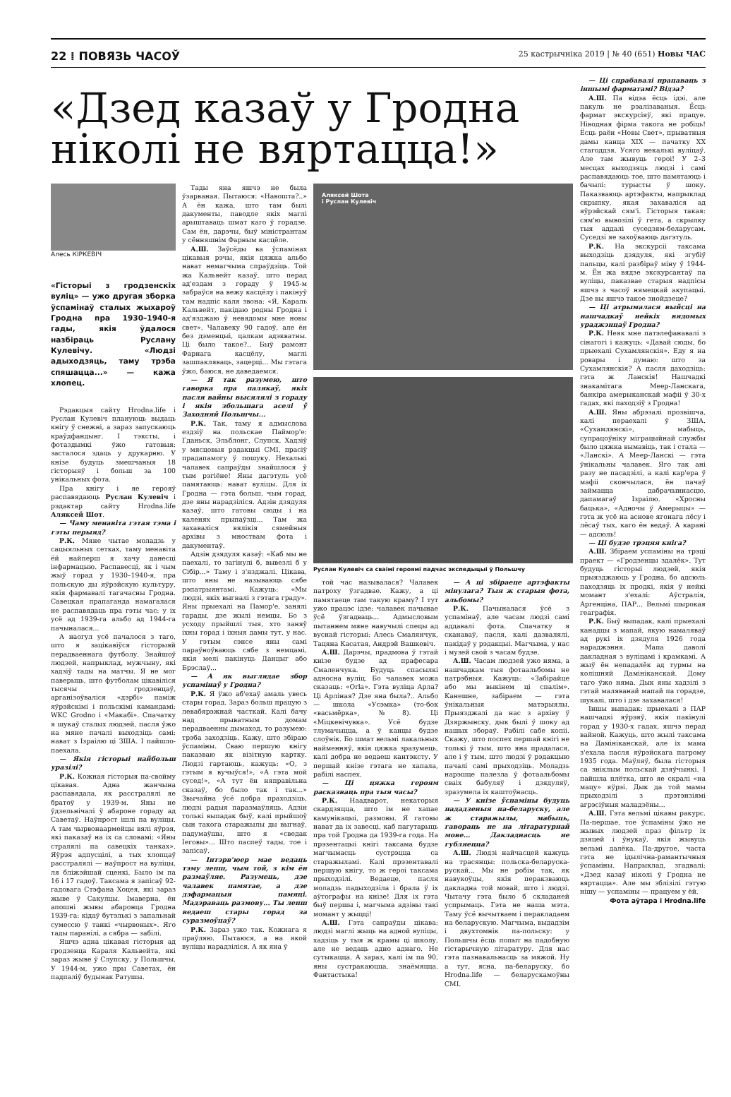22 ⁞ ПОВЯЗЬ ЧАСОЎ 25 кастрычніка 2019 | № 40 (651) Новы ЧАС
«Дзед казаў у Гродна ніколі не вяртацца!»
Алесь КІРКЕВІЧ
«Гісторыі з гродзенскіх вуліц» — ужо другая зборка ўспамінаў сталых жыхароў Гродна пра 1930–1940-я гады, якія ўдалося назбіраць Руслану Кулевічу. «Людзі адыходзяць, таму трэба спяшацца...» — кажа хлопец.
Рэдакцыя сайту Hrodna.life і Руслан Кулевіч плануюць выдаць кнігу ў снежні, а зараз запускаюць краўдфандынг. І тэксты, і фотаздымкі ўжо гатовыя: засталося здаць у друкарню. У кнізе будуць змешчаныя 18 гісторыяў і больш за 100 унікальных фота.
Пра кнігу і яе герояў распавядаюць Руслан Кулевіч і рэдактар сайту Hrodna.life Аляксей Шот.
— Чаму менавіта гэтая тэма і гэты перыяд?
Р.К. Мяне чытае моладзь у сацыяльных сетках, таму менавіта ёй найперш я хачу данесці інфармацыю. Распавесці, як і чым жыў горад у 1930–1940-я, пра польскую ды яўрэйскую культуру, якія фармавалі тагачасны Гродна. Савецкая прапаганда намагалася не распавядаць пра гэты час: у іх усё ад 1939-га альбо ад 1944-га пачыналася...
А наогул усё пачалося з таго, што я зацікавіўся гісторыяй перадваеннага футболу. Знайшоў людзей, напрыклад, мужчыну, які хадзіў тады на матчы. Я не мог паверыць, што футболам цікавіліся тысячы гродзенцаў, арганізоўваліся «дэрбі» паміж яўрэйскімі і польскімі камандамі: WKC Grodno і «Макабі». Спачатку я шукаў сталых людзей, пасля ўжо на мяне пачалі выходзіць самі: нават з Ізраілю ці ЗША. І пайшло-паехала.
— Якія гісторыі найбольш уразілі?
Р.К. Кожная гісторыя па-свойму цікавая. Адна жанчына распавядала, як расстралялі яе братоў у 1939-м. Яны не ўдзельнічалі ў абароне гораду ад Саветаў. Наўпрост ішлі па вуліцы. А там чырвонаармейцы вялі яўрэя, які паказаў на іх са словамі: «Яны стралялі па савецкіх танках». Яўрэя адпусцілі, а тых хлопцаў расстралялі — наўпрост на вуліцы, ля бліжэйшай сценкі. Было ім па 16 і 17 гадоў. Таксама я запісаў 92-гадовага Стэфана Хоцея, які зараз жыве ў Сакулцы. Імаверна, ён апошні жывы абаронца Гродна 1939-га: кідаў бутэлькі з запальнай сумессю ў танкі «чырвоных». Яго тады паранілі, а сябра — забілі.
Яшчэ адна цікавая гісторыя ад гродзенца Караля Кальвейта, які зараз жыве ў Слупску, у Польшчы. У 1944-м, ужо пры Саветах, ён падпаліў будынак Ратушы.
Тады яна яшчэ не была ўзарваная. Пытаюся: «Навошта?..» А ён кажа, што там былі дакументы, паводле якіх маглі арыштаваць шмат каго ў горадзе. Сам ён, дарэчы, быў міністрантам у сённяшнім Фарным касцёле.
А.Ш. Заўсёды ва ўспамінах цікавыя рэчы, якія цяжка альбо нават немагчыма спраўдзіць. Той жа Кальвейт казаў, што перад ад'ездам з гораду ў 1945-м забраўся на вежу касцёлу і пакінуў там надпіс каля звона: «Я, Караль Кальвейт, пакідаю родны Гродна і ад'язджаю ў невядомы мне новы свет». Чалавеку 90 гадоў, але ён без дэменцыі, цалкам адэкватны. Ці было такое?.. Быў рамонт Фарнага касцёлу, маглі зашпакляваць, зацерці... Мы гэтага ўжо, баюся, не даведаемся.
— Я так разумею, што гаворка пра палякаў, якіх пасля вайны высялялі з гораду і якія збольшага аселі ў Заходняй Польшчы...
Р.К. Так, таму я адмыслова ездзіў на польскае Паймор'е: Гданьск, Эльблонг, Слупск. Хадзіў у мясцовыя рэдакцыі СМІ, прасіў прадапамогу ў пошуку. Нехалькі чалавек сапраўды знайшлося ў тым рэгіёне! Яны дагэтуль усё памятаюць: нават вуліцы. Для іх Гродна — гэта больш, чым горад, дзе яны нарадзіліся. Адзін дзядуля казаў, што гатовы сюды і на каленях прыпаўзці... Там жа захаваліся вялікія сямейныя архівы з мноствам фота і дакументаў.
Адзін дзядуля казаў: «Каб мы не паехалі, то загінулі б, вывезлі б у Сібір...» Таму і з'язджалі. Цікава, што яны не называюць сябе рэпатрыянтамі. Кажуць: «Мы людзі, якіх выгналі з гэтага граду». Яны прыехалі на Памор'е, занялі гарады, дзе жылі немцы. Бо з усходу прыйшлі тыя, хто заняў іхны горад і іхныя дамы тут, у нас. У гэтым сэнсе яны самі параўноўваюць сябе з немцамі, якія мелі пакінуць Данцыг або Брэслаў...
— А як выглядае збор успамінаў у Гродна?
Р.К. Я ўжо аб'ехаў амаль увесь стары горад. Зараз больш працую з левабярэжнай часткай. Калі бачу над прыватным домам перадваенны дымаход, то разумею: трэба заходзіць. Кажу, што збіраю ўспаміны. Сваю першую кнігу паказваю як візітную картку. Людзі гартаюць, кажуць: «О, з гэтым я вучыўся!», «А гэта мой сусед!», «А тут ён няправільна сказаў, бо было так і так...» Звычайна ўсё добра праходзіць, людзі радыя паразмаўляць. Адзін толькі выпадак быў, калі прыйшоў сын такога старажылы ды выгнаў, падумаўшы, што я «сведак Іеговы»... Што паспеў тады, тое і запісаў.
— Інтэрв'юер мае ведаць тэму лепш, чым той, з кім ён размаўляе. Разумець, дзе чалавек памятае, а дзе дэфармацыя памяці. Мадэраваць размову... Ты лепш ведаеш стары горад за суразмоўцаў?
Р.К. Зараз ужо так. Кожнага я праўляю. Пытаюся, а на якой вуліцы нарадзіліся. А як яна ў
Аляксей Шота
і Руслан Кулевіч
Руслан Кулевіч са сваімі героямі падчас экспедыцыі ў Польшчу
той час называлася? Чалавек патроху ўзгадвае. Кажу, а ці памятаеце там такую краму? І тут ужо працэс ідзе: чалавек пачынае ўсё ўзгадваць... Адмысловым пытаннем мяне навучылі спецы ад вуснай гісторыі: Алесь Смалянчук, Тацяна Касатая, Андрэй Вашкевіч.
А.Ш. Дарэчы, прадмова ў гэтай кнізе будзе ад прафесара Смаленчука. Будуць спасылкі адносна вуліц. Бо чалавек можа сказаць: «Orla». Гэта вуліца Арла? Ці Арліная? Дзе яна была?.. Альбо — школа «Усэмка» (то-бок «васьмёрка», №8). Ці «Міцкевічувка». Усё будзе тлумачыцца, а ў канцы будзе слоўнік. Бо шмат вельмі лакальных найменняў, якія цяжка зразумець, калі добра не ведаеш кантэксту. У першай кнізе гэтага не хапала, рабілі наспех.
— Ці цяжка героям расказваць пра тыя часы?
Р.К. Наадварот, некаторыя скардзяцца, што ім не хапае камунікацыі, размовы. Я гатовы нават да іх завесці, каб пагутарыць пра той Гродна да 1939-га года. На прэзентацыі кнігі таксама будзе магчымасць сустрэцца са старажыламі. Калі прэзентавалі першую кнігу, то ж героі таксама прыходзілі. Ведаеце, пасля моладзь падыходзіла і брала ў іх аўтографы на кнізе! Для іх гэта быў першы і, магчыма адзіны такі момант у жыцці!
А.Ш. Гэта сапраўды цікава: людзі маглі жыць на адной вуліцы, хадзіць у тыя ж крамы ці школу, але не ведаць адно аднаго. Не сутыкацца. А зараз, калі ім па 90, яны сустракаюцца, знаёмяцца. Фантастыка!
— А ці збіраеце артэфакты мінулага? Тыя ж старыя фота, альбомы?
Р.К. Пачыналася ўсё з успамінаў, але часам людзі самі аддавалі фота. Спачатку я сканаваў, пасля, калі дазвалялі, пакідаў у рэдакцыі. Магчыма, у нас і музей свой з часам будзе.
А.Ш. Часам людзей ужо няма, а нашчадкам тыя фотаальбомы не патрэбныя. Кажуць: «Забірайце або мы выкінем ці спалім». Канешне, забіраем — гэта ўнікальныя матэрыялы. Прыязджалі да нас з архіву ў Дзяржынску, дык былі ў шоку ад нашых збораў. Рабілі сабе копіі. Скажу, што поспех першай кнігі не толькі ў тым, што яна прадалася, але і ў тым, што людзі ў рэдакцыю пачалі самі прыходзіць. Моладзь нарэшце палезла ў фотаальбомы сваіх бабуляў і дзядуляў, зразумела іх каштоўнасць.
— У кнізе ўспаміны будуць пададзеныя па-беларуску, але ж старажылы, мабыць, гавораць не на літаратурнай мове... Дакладнасць не губляецца?
А.Ш. Людзі найчасцей кажуць на трасянцы: польска-беларуска-рускай... Мы не робім так, як навукоўцы, якія перакзваюць дакладна той мовай, што і людзі. Чытачу гэта было б складаней успрымаць. Гэта не наша мэта. Таму ўсё вычытваем і перакладаем на беларускую. Магчыма, выдадзім і двухтомнік па-польску: у Польшчы ёсць попыт на падобную гістарычную літаратуру. Для нас гэта пазнавальнасць за мяжой. Ну а тут, ясна, па-беларуску, бо Hrodna.life — беларускамоўны СМІ.
— Ці спрабавалі працаваць з іншымі фарматамі? Відэа?
А.Ш. Па відэа ёсць ідэі, але пакуль не рэалізаваныя. Ёсць фармат экскурсіяў, які працуе. Ніводная фірма такога не робіць! Ёсць раён «Новы Свет», прыватныя дамы канца XIX — пачатку XX стагоддзя. Усяго некалькі вуліцаў. Але там жывуць героі! У 2–3 месцах выходзяць людзі і самі распавядаюць тое, што памятаюць і бачылі: турысты ў шоку. Паказваюць артэфакты, напрыклад скрыпку, якая захаваліся ад яўрэйскай сям'і. Гісторыя такая: сям'ю вывозілі ў гета, а скрыпку тыя аддалі суседзям-беларусам. Суседзі яе захоўваюць дагэтуль.
Р.К. На экскурсіі таксама выходзіць дзядуля, які згубіў пальцы, калі разбіраў міну ў 1944-м. Ён жа вядзе экскурсантаў па вуліцы, паказвае старыя надпісы яшчэ з часоў нямецкай акупацыі. Дзе вы яшчэ такое знойдзеце?
— Ці атрымалася выйсці на нашчадкаў нейкіх вядомых ураджэнцаў Гродна?
Р.К. Неяк мне патэлефанавалі з сінагогі і кажуць: «Давай сюды, бо прыехалі Сухамлянскія». Еду я на ровары і думаю: што за Сухамлянскія? А пасля даходзіць: гэта ж Ланскія! Нашчадкі знакамітага Меер-Ланскага, банкіра амерыканскай мафіі ў 30-х гадах, які паходзіў з Гродна!
А.Ш. Яны абрэзалі прозвішча, калі пераехалі ў ЗША. «Сухамлянскі», мабыць, супрацоўніку міграцыйнай службы было цяжка вымавіць, так і стала — «Ланскі». А Меер-Ланскі — гэта ўнікальны чалавек. Яго так ані разу не пасадзілі, а калі кар'ера ў мафіі скончылася, ён пачаў займацца дабрачыннасцю, дапамагаў Ізраілю. «Хросны бацька», «Адночы ў Амерыцы» — гэта ж усё на аснове ягонага лёсу і лёсаў тых, каго ён ведаў. А карані — адсюль!
— Ці будзе трэцяя кніга?
А.Ш. Збіраем успаміны на трэці праект — «Гродзенцы здалёк». Тут будуць гісторыі людзей, якія прыязджаюць у Гродна, бо адсюль паходзяць іх продкі, якія ў нейкі момант з'ехалі: Аўстралія, Аргенціна, ПАР... Вельмі шырокая геаграфія.
Р.К. Быў выпадак, калі прыехалі канадцы з мапай, якую намаляваў ад рукі іх дзядуля 1926 года нараджэння. Мапа даволі дакладная з вуліцамі і крамкамі. А жыў ён непадалёк ад турмы на колішняй Дамініканскай. Дому таго ўжо няма. Дык яны хадзілі з гэтай маляванай мапай па горадзе, шукалі, што і дзе захавалася!
Іншы выпадак: прыехалі з ПАР нашчадкі яўрэяў, якія пакінулі горад у 1930-х гадах, яшчэ перад вайной. Кажуць, што жылі таксама на Дамініканскай, але іх мама з'ехала пасля яўрэйскага пагрому 1935 года. Маўляў, была гісторыя са зніклым польскай дзяўчынкі. І пайшла плётка, што яе скралі «на мацу» яўрэі. Дык да той мамы прыходзілі з прэтэнзіямі агрэсіўныя маладзёны...
А.Ш. Гэта вельмі цікавы ракурс. Па-першае, тое ўспаміны ўжо не жывых людзей праз фільтр іх дзяцей і ўнукаў, якія жывуць вельмі далёка. Па-другое, часта гэта не ідылічна-рамантычныя ўспаміны. Напрыклад, згадвалі: «Дзед казаў ніколі ў Гродна не вяртацца». Але мы зблізілі гэтую нішу — успаміны — працуем у ёй.
Фота аўтара і Hrodna.life